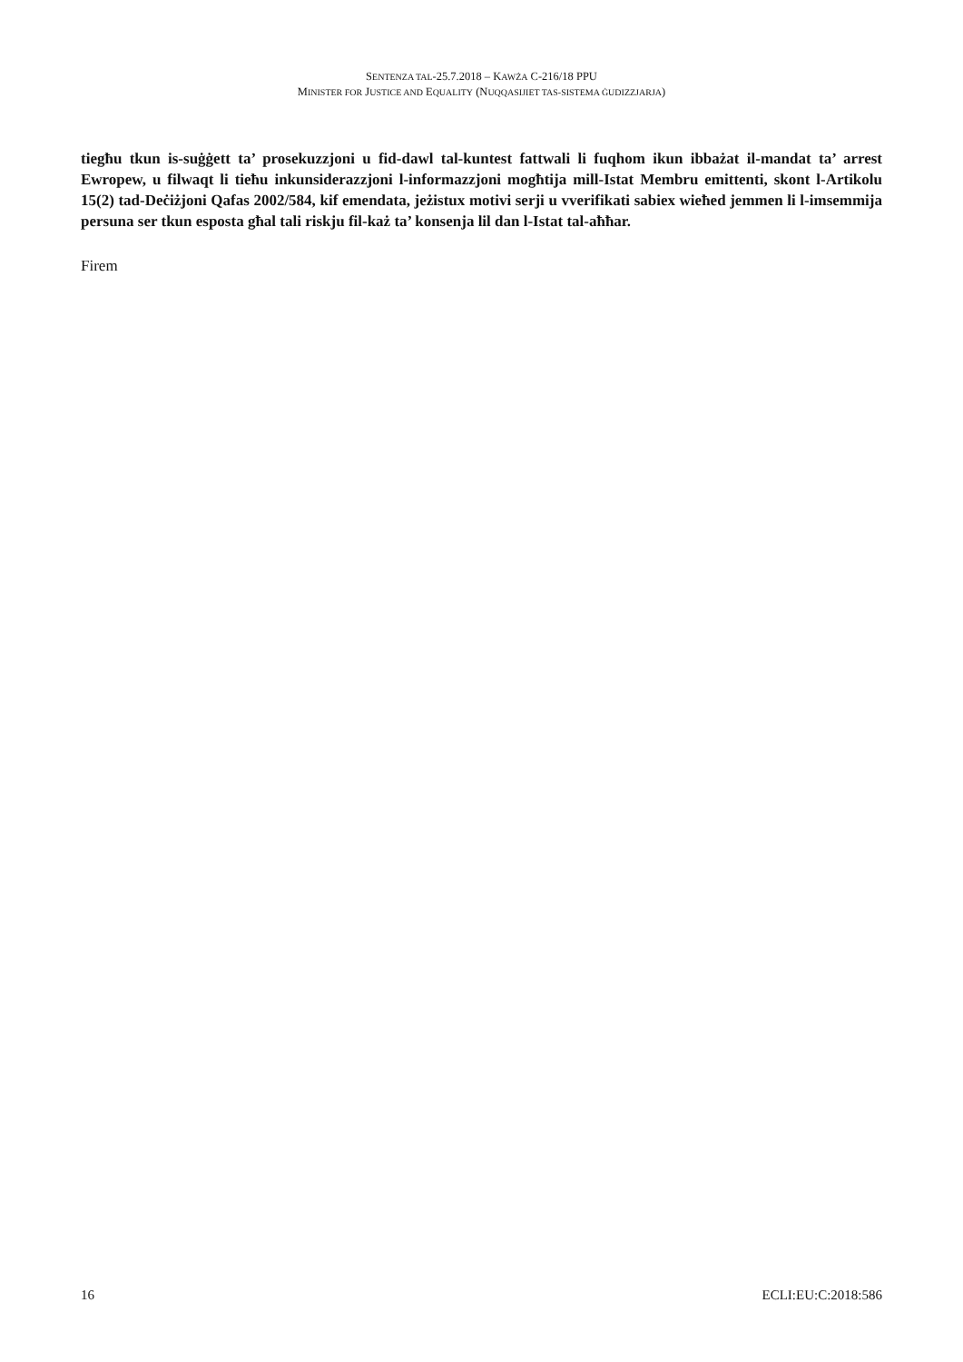SENTENZA TAL-25.7.2018 – KAWŻA C-216/18 PPU
MINISTER FOR JUSTICE AND EQUALITY (NUQQASIJIET TAS-SISTEMA ĠUDIZZJARJA)
tiegħu tkun is-suġġett ta’ prosekuzzjoni u fid-dawl tal-kuntest fattwali li fuqhom ikun ibbażat il-mandat ta’ arrest Ewropew, u filwaqt li tieħu inkunsiderazzjoni l-informazzjoni mogħtija mill-Istat Membru emittenti, skont l-Artikolu 15(2) tad-Deċiżjoni Qafas 2002/584, kif emendata, jeżistux motivi serji u vverifikati sabiex wieħed jemmen li l-imsemmija persuna ser tkun esposta għal tali riskju fil-każ ta’ konsenja lil dan l-Istat tal-aħħar.
Firem
16 ECLI:EU:C:2018:586